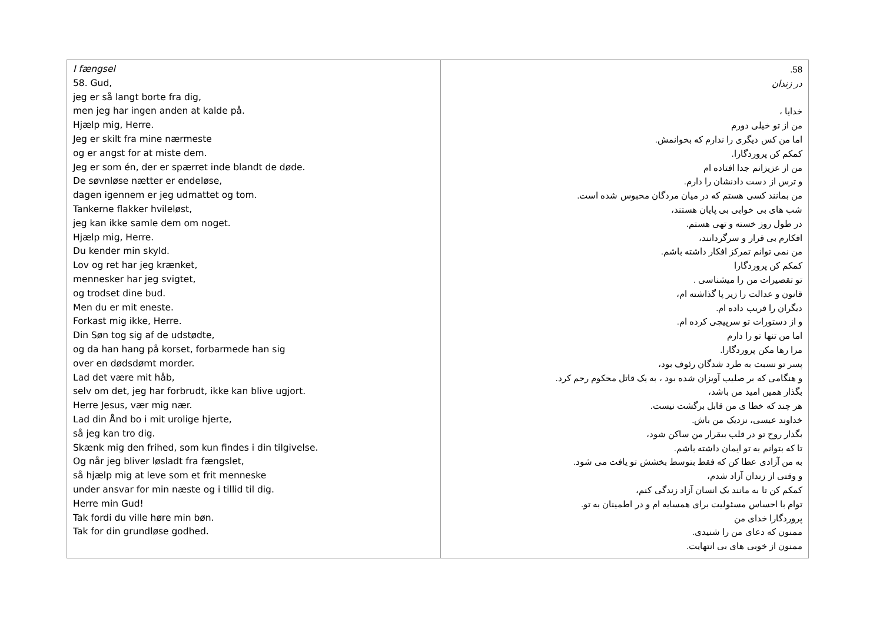| I fængsel 58. Gud, jeg er så langt borte fra dig, men jeg har ingen anden at kalde på. Hjælp mig, Herre. Jeg er skilt fra mine nærmeste og er angst for at miste dem. Jeg er som én, der er spærret inde blandt de døde. De søvnløse nætter er endeløse, dagen igennem er jeg udmattet og tom. Tankerne flakker hvileløst, jeg kan ikke samle dem om noget. Hjælp mig, Herre. Du kender min skyld. Lov og ret har jeg krænket, mennesker har jeg svigtet, og trodset dine bud. Men du er mit eneste. Forkast mig ikke, Herre. Din Søn tog sig af de udstødte, og da han hang på korset, forbarmede han sig over en dødsdømt morder. Lad det være mit håb, selv om det, jeg har forbrudt, ikke kan blive ugjort. Herre Jesus, vær mig nær. Lad din Ånd bo i mit urolige hjerte, så jeg kan tro dig. Skænk mig den frihed, som kun findes i din tilgivelse. Og når jeg bliver løsladt fra fængslet, så hjælp mig at leve som et frit menneske under ansvar for min næste og i tillid til dig. Herre min Gud! Tak fordi du ville høre min bøn. Tak for din grundløse godhed. | 58. در زندان خدایا ، من از تو خیلی دورم اما من کس دیگری را ندارم که بخوانمش. کمکم کن پروردگارا. من از عزیزانم جدا افتاده ام و ترس از دست دادنشان را دارم. من بمانند کسی هستم که در میان مردگان محبوس شده است. شب های بی خوابی بی پایان هستند، در طول روز خسته و تهی هستم. افکارم بی قرار و سرگردانند، من نمی توانم تمرکز افکار داشته باشم. کمکم کن پروردگارا تو تقصیرات من را میشناسی . قانون و عدالت را زیر پا گذاشته ام، دیگران را فریب داده ام. و از دستورات تو سرپیچی کرده ام. اما من تنها تو را دارم مرا رها مکن پروردگارا. پسر تو نسبت به طرد شدگان رئوف بود، و هنگامی که بر صلیب آویزان شده بود ، به یک قاتل محکوم رحم کرد. بگذار همین امید من باشد، هر چند که خطا ی من قابل برگشت نیست. خداوند عیسی، نزدیک من باش. بگذار روح تو در قلب بیقرار من ساکن شود، تا که بتوانم به تو ایمان داشته باشم. به من آزادی عطا کن که فقط بتوسط بخشش تو یافت می شود. و وقتی از زندان آزاد شدم، کمکم کن تا به مانند یک انسان آزاد زندگی کنم، توام با احساس مسئولیت برای همسایه ام و در اطمینان به تو. پروردگارا خدای من ممنون که دعای من را شنیدی. ممنون از خوبی های بی انتهایت. |